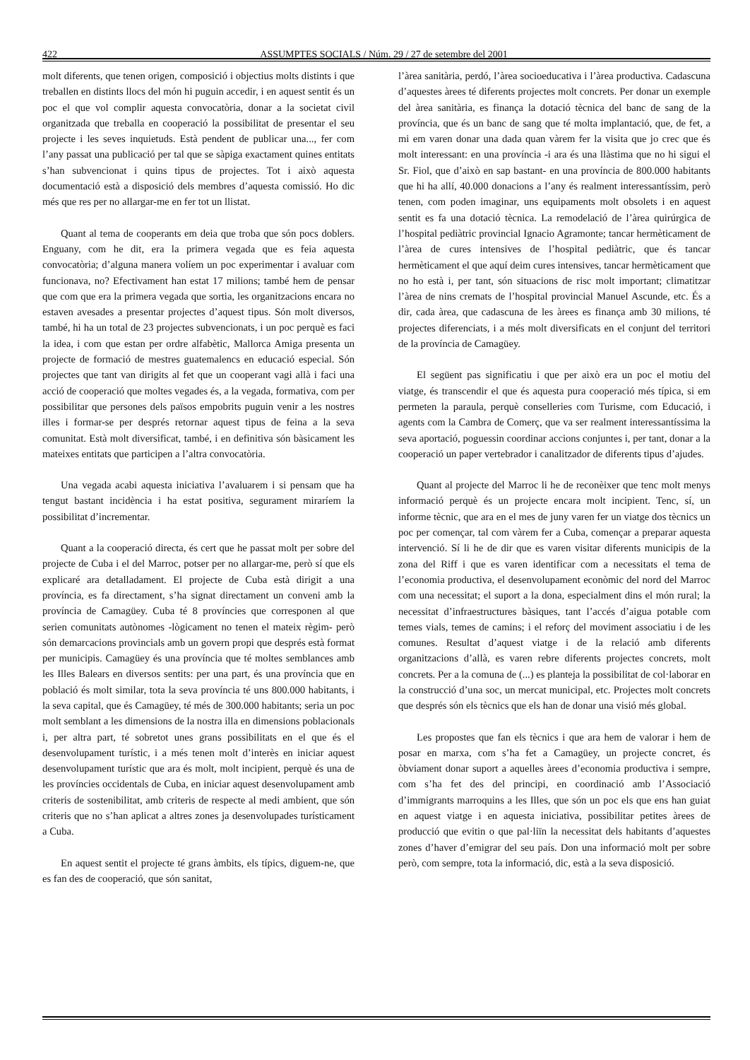422 ASSUMPTES SOCIALS / Núm. 29 / 27 de setembre del 2001
molt diferents, que tenen origen, composició i objectius molts distints i que treballen en distints llocs del món hi puguin accedir, i en aquest sentit és un poc el que vol complir aquesta convocatòria, donar a la societat civil organitzada que treballa en cooperació la possibilitat de presentar el seu projecte i les seves inquietuds. Està pendent de publicar una..., fer com l’any passat una publicació per tal que se sàpiga exactament quines entitats s’han subvencionat i quins tipus de projectes. Tot i això aquesta documentació està a disposició dels membres d’aquesta comissió. Ho dic més que res per no allargar-me en fer tot un llistat.
Quant al tema de cooperants em deia que troba que són pocs doblers. Enguany, com he dit, era la primera vegada que es feia aquesta convocatòria; d’alguna manera volíem un poc experimentar i avaluar com funcionava, no? Efectivament han estat 17 milions; també hem de pensar que com que era la primera vegada que sortia, les organitzacions encara no estaven avesades a presentar projectes d’aquest tipus. Són molt diversos, també, hi ha un total de 23 projectes subvencionats, i un poc perquè es faci la idea, i com que estan per ordre alfabètic, Mallorca Amiga presenta un projecte de formació de mestres guatemalencs en educació especial. Són projectes que tant van dirigits al fet que un cooperant vagi allà i faci una acció de cooperació que moltes vegades és, a la vegada, formativa, com per possibilitar que persones dels països empobrits puguin venir a les nostres illes i formar-se per després retornar aquest tipus de feina a la seva comunitat. Està molt diversificat, també, i en definitiva són bàsicament les mateixes entitats que participen a l’altra convocatòria.
Una vegada acabi aquesta iniciativa l’avaluarem i si pensam que ha tengut bastant incidència i ha estat positiva, segurament miraríem la possibilitat d’incrementar.
Quant a la cooperació directa, és cert que he passat molt per sobre del projecte de Cuba i el del Marroc, potser per no allargar-me, però sí que els explicaré ara detalladament. El projecte de Cuba està dirigit a una província, es fa directament, s’ha signat directament un conveni amb la província de Camagüey. Cuba té 8 províncies que corresponen al que serien comunitats autònomes -lògicament no tenen el mateix règim- però són demarcacions provincials amb un govern propi que després està format per municipis. Camagüey és una província que té moltes semblances amb les Illes Balears en diversos sentits: per una part, és una província que en població és molt similar, tota la seva província té uns 800.000 habitants, i la seva capital, que és Camagüey, té més de 300.000 habitants; seria un poc molt semblant a les dimensions de la nostra illa en dimensions poblacionals i, per altra part, té sobretot unes grans possibilitats en el que és el desenvolupament turístic, i a més tenen molt d’interès en iniciar aquest desenvolupament turístic que ara és molt, molt incipient, perquè és una de les províncies occidentals de Cuba, en iniciar aquest desenvolupament amb criteris de sostenibilitat, amb criteris de respecte al medi ambient, que són criteris que no s’han aplicat a altres zones ja desenvolupades turísticament a Cuba.
En aquest sentit el projecte té grans àmbits, els típics, diguem-ne, que es fan des de cooperació, que són sanitat,
l’àrea sanitària, perdó, l’àrea socioeducativa i l’àrea productiva. Cadascuna d’aquestes àrees té diferents projectes molt concrets. Per donar un exemple del àrea sanitària, es finança la dotació tècnica del banc de sang de la província, que és un banc de sang que té molta implantació, que, de fet, a mi em varen donar una dada quan vàrem fer la visita que jo crec que és molt interessant: en una província -i ara és una llàstima que no hi sigui el Sr. Fiol, que d’això en sap bastant- en una província de 800.000 habitants que hi ha allí, 40.000 donacions a l’any és realment interessantíssim, però tenen, com poden imaginar, uns equipaments molt obsolets i en aquest sentit es fa una dotació tècnica. La remodelació de l’àrea quirúrgica de l’hospital pediàtric provincial Ignacio Agramonte; tancar hermèticament de l’àrea de cures intensives de l’hospital pediàtric, que és tancar hermèticament el que aquí deim cures intensives, tancar hermèticament que no ho està i, per tant, són situacions de risc molt important; climatitzar l’àrea de nins cremats de l’hospital provincial Manuel Ascunde, etc. És a dir, cada àrea, que cadascuna de les àrees es finança amb 30 milions, té projectes diferenciats, i a més molt diversificats en el conjunt del territori de la província de Camagüey.
El següent pas significatiu i que per això era un poc el motiu del viatge, és transcendir el que és aquesta pura cooperació més típica, si em permeten la paraula, perquè conselleries com Turisme, com Educació, i agents com la Cambra de Comerç, que va ser realment interessantíssima la seva aportació, poguessin coordinar accions conjuntes i, per tant, donar a la cooperació un paper vertebrador i canalitzador de diferents tipus d’ajudes.
Quant al projecte del Marroc li he de reconèixer que tenc molt menys informació perquè és un projecte encara molt incipient. Tenc, sí, un informe tècnic, que ara en el mes de juny varen fer un viatge dos tècnics un poc per començar, tal com vàrem fer a Cuba, començar a preparar aquesta intervenció. Sí li he de dir que es varen visitar diferents municipis de la zona del Riff i que es varen identificar com a necessitats el tema de l’economia productiva, el desenvolupament econòmic del nord del Marroc com una necessitat; el suport a la dona, especialment dins el món rural; la necessitat d’infraestructures bàsiques, tant l’accés d’aigua potable com temes vials, temes de camins; i el reforç del moviment associatiu i de les comunes. Resultat d’aquest viatge i de la relació amb diferents organitzacions d’allà, es varen rebre diferents projectes concrets, molt concrets. Per a la comuna de (...) es planteja la possibilitat de col·laborar en la construcció d’una soc, un mercat municipal, etc. Projectes molt concrets que després són els tècnics que els han de donar una visió més global.
Les propostes que fan els tècnics i que ara hem de valorar i hem de posar en marxa, com s’ha fet a Camagüey, un projecte concret, és òbviament donar suport a aquelles àrees d’economia productiva i sempre, com s’ha fet des del principi, en coordinació amb l’Associació d’immigrants marroquins a les Illes, que són un poc els que ens han guiat en aquest viatge i en aquesta iniciativa, possibilitar petites àrees de producció que evitin o que pal·liïn la necessitat dels habitants d’aquestes zones d’haver d’emigrar del seu país. Don una informació molt per sobre però, com sempre, tota la informació, dic, està a la seva disposició.